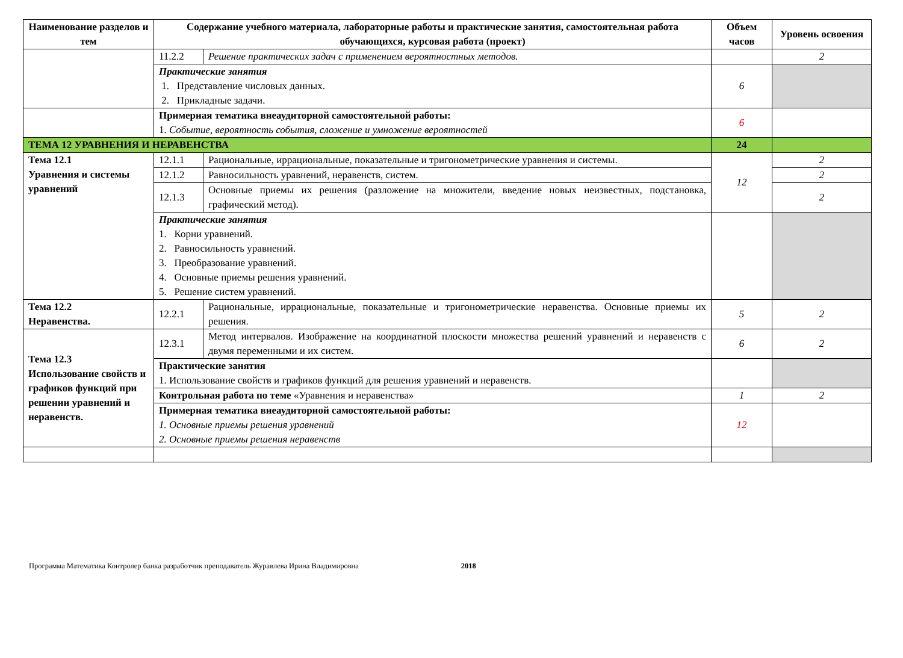| Наименование разделов и тем | Содержание учебного материала, лабораторные работы и практические занятия, самостоятельная работа обучающихся, курсовая работа (проект) | | Объем часов | Уровень освоения |
| --- | --- | --- | --- | --- |
| | 11.2.2 | Решение практических задач с применением вероятностных методов. | | 2 |
| | Практические занятия 1. Представление числовых данных. 2. Прикладные задачи. | | 6 | |
| | Примерная тематика внеаудиторной самостоятельной работы: 1. Событие, вероятность события, сложение и умножение вероятностей | | 6 | |
| ТЕМА 12 УРАВНЕНИЯ И НЕРАВЕНСТВА | | | 24 | |
| Тема 12.1 Уравнения и системы уравнений | 12.1.1 | Рациональные, иррациональные, показательные и тригонометрические уравнения и системы. | 12 | 2 |
| | 12.1.2 | Равносильность уравнений, неравенств, систем. | | 2 |
| | 12.1.3 | Основные приемы их решения (разложение на множители, введение новых неизвестных, подстановка, графический метод). | | 2 |
| | Практические занятия 1. Корни уравнений. 2. Равносильность уравнений. 3. Преобразование уравнений. 4. Основные приемы решения уравнений. 5. Решение систем уравнений. | | | |
| Тема 12.2 Неравенства. | 12.2.1 | Рациональные, иррациональные, показательные и тригонометрические неравенства. Основные приемы их решения. | 5 | 2 |
| Тема 12.3 Использование свойств и графиков функций при решении уравнений и неравенств. | 12.3.1 | Метод интервалов. Изображение на координатной плоскости множества решений уравнений и неравенств с двумя переменными и их систем. | 6 | 2 |
| | Практические занятия 1. Использование свойств и графиков функций для решения уравнений и неравенств. | | | |
| | Контрольная работа по теме «Уравнения и неравенства» | | 1 | 2 |
| | Примерная тематика внеаудиторной самостоятельной работы: 1. Основные приемы решения уравнений 2. Основные приемы решения неравенств | | 12 | |
Программа Математика Контролер банка разработчик преподаватель Журавлева Ирина Владимировна 2018